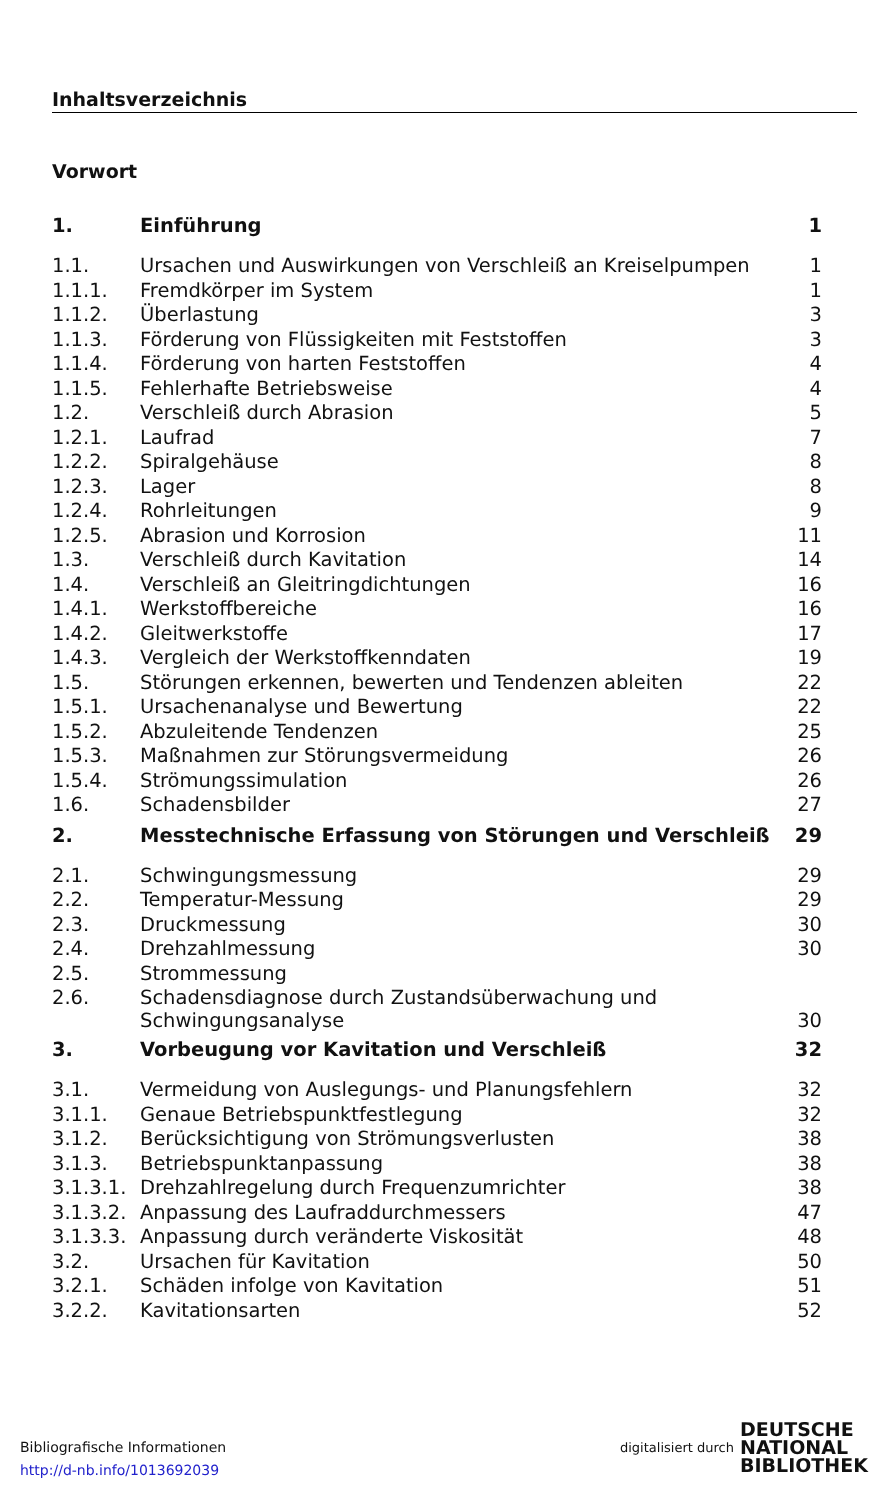Inhaltsverzeichnis
Vorwort
| 1. | Einführung | 1 |
| 1.1. | Ursachen und Auswirkungen von Verschleiß an Kreiselpumpen | 1 |
| 1.1.1. | Fremdkörper im System | 1 |
| 1.1.2. | Überlastung | 3 |
| 1.1.3. | Förderung von Flüssigkeiten mit Feststoffen | 3 |
| 1.1.4. | Förderung von harten Feststoffen | 4 |
| 1.1.5. | Fehlerhafte Betriebsweise | 4 |
| 1.2. | Verschleiß durch Abrasion | 5 |
| 1.2.1. | Laufrad | 7 |
| 1.2.2. | Spiralgehäuse | 8 |
| 1.2.3. | Lager | 8 |
| 1.2.4. | Rohrleitungen | 9 |
| 1.2.5. | Abrasion und Korrosion | 11 |
| 1.3. | Verschleiß durch Kavitation | 14 |
| 1.4. | Verschleiß an Gleitringdichtungen | 16 |
| 1.4.1. | Werkstoffbereiche | 16 |
| 1.4.2. | Gleitwerkstoffe | 17 |
| 1.4.3. | Vergleich der Werkstoffkenndaten | 19 |
| 1.5. | Störungen erkennen, bewerten und Tendenzen ableiten | 22 |
| 1.5.1. | Ursachenanalyse und Bewertung | 22 |
| 1.5.2. | Abzuleitende Tendenzen | 25 |
| 1.5.3. | Maßnahmen zur Störungsvermeidung | 26 |
| 1.5.4. | Strömungssimulation | 26 |
| 1.6. | Schadensbilder | 27 |
| 2. | Messtechnische Erfassung von Störungen und Verschleiß | 29 |
| 2.1. | Schwingungsmessung | 29 |
| 2.2. | Temperatur-Messung | 29 |
| 2.3. | Druckmessung | 30 |
| 2.4. | Drehzahlmessung | 30 |
| 2.5. | Strommessung | |
| 2.6. | Schadensdiagnose durch Zustandsüberwachung und Schwingungsanalyse | 30 |
| 3. | Vorbeugung vor Kavitation und Verschleiß | 32 |
| 3.1. | Vermeidung von Auslegungs- und Planungsfehlern | 32 |
| 3.1.1. | Genaue Betriebspunktfestlegung | 32 |
| 3.1.2. | Berücksichtigung von Strömungsverlusten | 38 |
| 3.1.3. | Betriebspunktanpassung | 38 |
| 3.1.3.1. | Drehzahlregelung durch Frequenzumrichter | 38 |
| 3.1.3.2. | Anpassung des Laufraddurchmessers | 47 |
| 3.1.3.3. | Anpassung durch veränderte Viskosität | 48 |
| 3.2. | Ursachen für Kavitation | 50 |
| 3.2.1. | Schäden infolge von Kavitation | 51 |
| 3.2.2. | Kavitationsarten | 52 |
Bibliografische Informationen
http://d-nb.info/1013692039
digitalisiert durch
DEUTSCHE
NATIONAL
BIBLIOTHEK